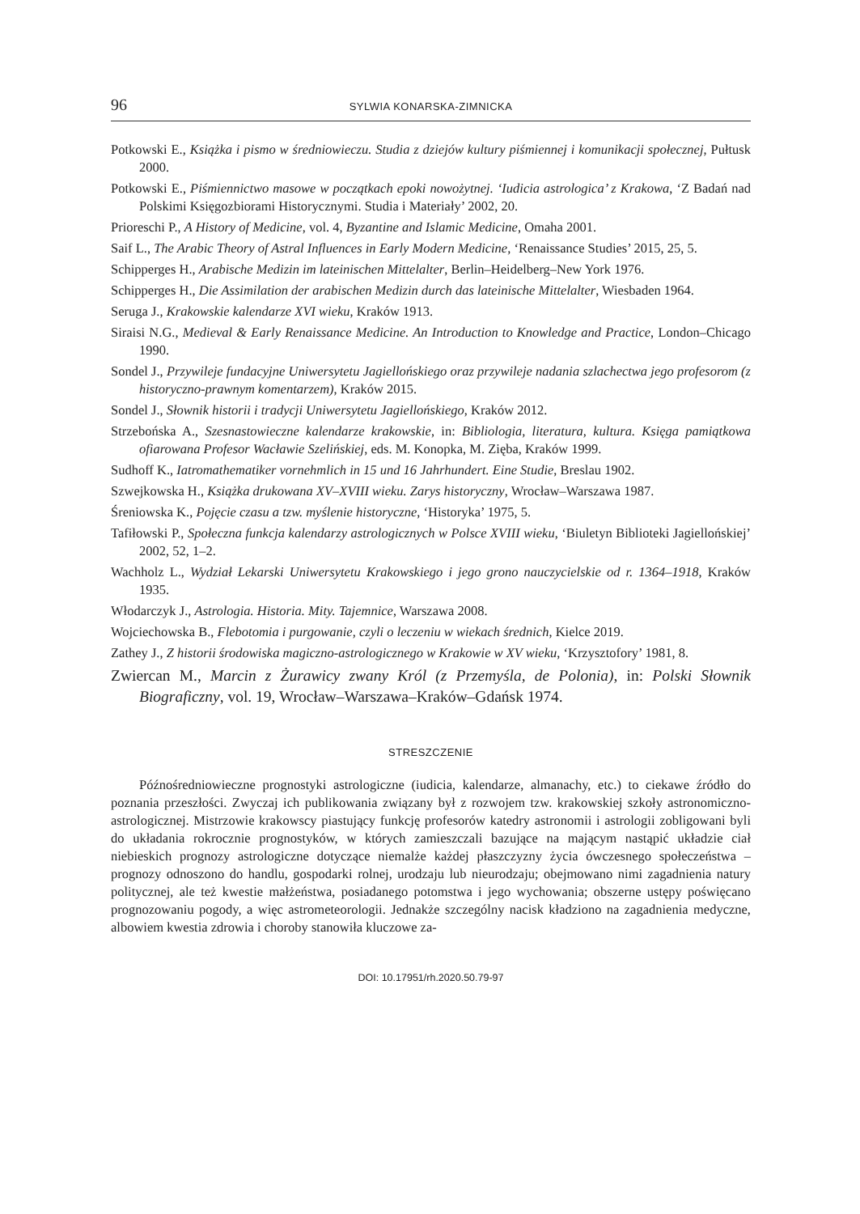96 SYLWIA KONARSKA-ZIMNICKA
Potkowski E., Książka i pismo w średniowieczu. Studia z dziejów kultury piśmiennej i komunikacji społecznej, Pułtusk 2000.
Potkowski E., Piśmiennictwo masowe w początkach epoki nowożytnej. ‘Iudicia astrologica’ z Krakowa, ‘Z Badań nad Polskimi Księgozbiorami Historycznymi. Studia i Materiały’ 2002, 20.
Prioreschi P., A History of Medicine, vol. 4, Byzantine and Islamic Medicine, Omaha 2001.
Saif L., The Arabic Theory of Astral Influences in Early Modern Medicine, ‘Renaissance Studies’ 2015, 25, 5.
Schipperges H., Arabische Medizin im lateinischen Mittelalter, Berlin–Heidelberg–New York 1976.
Schipperges H., Die Assimilation der arabischen Medizin durch das lateinische Mittelalter, Wiesbaden 1964.
Seruga J., Krakowskie kalendarze XVI wieku, Kraków 1913.
Siraisi N.G., Medieval & Early Renaissance Medicine. An Introduction to Knowledge and Practice, London–Chicago 1990.
Sondel J., Przywileje fundacyjne Uniwersytetu Jagiellońskiego oraz przywileje nadania szlachectwa jego profesorom (z historyczno-prawnym komentarzem), Kraków 2015.
Sondel J., Słownik historii i tradycji Uniwersytetu Jagiellońskiego, Kraków 2012.
Strzebońska A., Szesnastowieczne kalendarze krakowskie, in: Bibliologia, literatura, kultura. Księga pamiątkowa ofiarowana Profesor Wacławie Szelińskiej, eds. M. Konopka, M. Zięba, Kraków 1999.
Sudhoff K., Iatromathematiker vornehmlich in 15 und 16 Jahrhundert. Eine Studie, Breslau 1902.
Szwejkowska H., Książka drukowana XV–XVIII wieku. Zarys historyczny, Wrocław–Warszawa 1987.
Śreniowska K., Pojęcie czasu a tzw. myślenie historyczne, ‘Historyka’ 1975, 5.
Tafiłowski P., Społeczna funkcja kalendarzy astrologicznych w Polsce XVIII wieku, ‘Biuletyn Biblioteki Jagiellońskiej’ 2002, 52, 1–2.
Wachholz L., Wydział Lekarski Uniwersytetu Krakowskiego i jego grono nauczycielskie od r. 1364–1918, Kraków 1935.
Włodarczyk J., Astrologia. Historia. Mity. Tajemnice, Warszawa 2008.
Wojciechowska B., Flebotomia i purgowanie, czyli o leczeniu w wiekach średnich, Kielce 2019.
Zathey J., Z historii środowiska magiczno-astrologicznego w Krakowie w XV wieku, ‘Krzysztofory’ 1981, 8.
Zwiercan M., Marcin z Żurawicy zwany Król (z Przemyśla, de Polonia), in: Polski Słownik Biograficzny, vol. 19, Wrocław–Warszawa–Kraków–Gdańsk 1974.
STRESZCZENIE
Późnośredniowieczne prognostyki astrologiczne (iudicia, kalendarze, almanachy, etc.) to ciekawe źródło do poznania przeszłości. Zwyczaj ich publikowania związany był z rozwojem tzw. krakowskiej szkoły astronomiczno-astrologicznej. Mistrzowie krakowscy piastujący funkcję profesorów katedry astronomii i astrologii zobligowani byli do układania rokrocznie prognostyków, w których zamieszczali bazujące na mającym nastąpić układzie ciał niebieskich prognozy astrologiczne dotyczące niemalże każdej płaszczyzny życia ówczesnego społeczeństwa – prognozy odnoszono do handlu, gospodarki rolnej, urodzaju lub nieurodzaju; obejmowano nimi zagadnienia natury politycznej, ale też kwestie małżeństwa, posiadanego potomstwa i jego wychowania; obszerne ustępy poświęcano prognozowaniu pogody, a więc astrometeorologii. Jednakże szczególny nacisk kładziono na zagadnienia medyczne, albowiem kwestia zdrowia i choroby stanowiła kluczowe za-
DOI: 10.17951/rh.2020.50.79-97